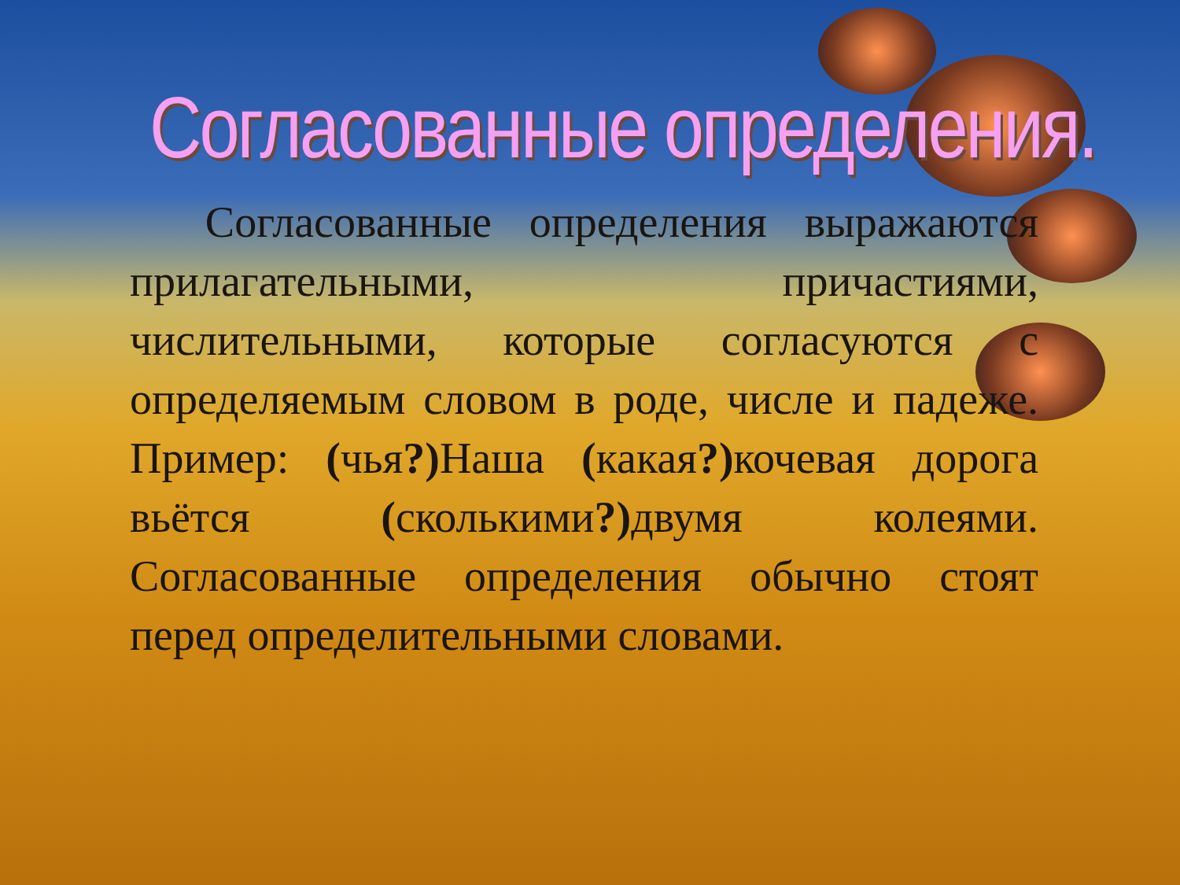Согласованные определения.
Согласованные определения выражаются прилагательными, причастиями, числительными, которые согласуются с определяемым словом в роде, числе и падеже. Пример: (чья?) Наша (какая?) кочевая дорога вьётся (сколькими?) двумя колеями. Согласованные определения обычно стоят перед определительными словами.